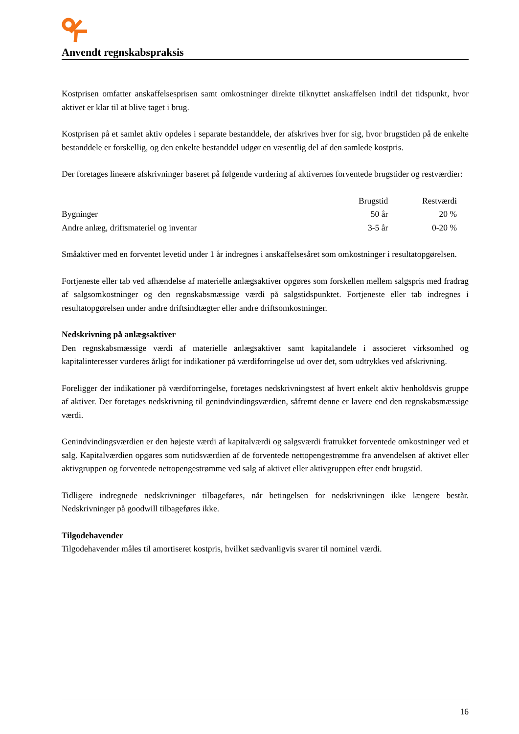Anvendt regnskabspraksis
Kostprisen omfatter anskaffelsesprisen samt omkostninger direkte tilknyttet anskaffelsen indtil det tids­punkt, hvor aktivet er klar til at blive taget i brug.
Kostprisen på et samlet aktiv opdeles i separate bestanddele, der afskrives hver for sig, hvor brugstiden på de enkelte bestanddele er forskellig, og den enkelte bestanddel udgør en væsentlig del af den samlede kost­pris.
Der foretages lineære afskrivninger baseret på følgende vurdering af aktivernes forventede brugstider og restværdier:
| | Brugstid | Restværdi |
| --- | --- | --- |
| Bygninger | 50 år | 20 % |
| Andre anlæg, driftsmateriel og inventar | 3-5 år | 0-20 % |
Småaktiver med en forventet levetid under 1 år indregnes i anskaffelsesåret som omkostninger i resultatop­gørelsen.
Fortjeneste eller tab ved afhændelse af materielle anlægsaktiver opgøres som forskellen mellem salgspris med fradrag af salgsomkostninger og den regnskabsmæssige værdi på salgstidspunktet. Fortjeneste eller tab indregnes i resultatopgørelsen under andre driftsindtægter eller andre driftsomkostninger.
Nedskrivning på anlægsaktiver
Den regnskabsmæssige værdi af materielle anlægsaktiver samt kapitalandele i associeret virksomhed og kapitalinteresser vurderes årligt for indikationer på værdiforringelse ud over det, som udtrykkes ved af­skrivning.
Foreligger der indikationer på værdiforringelse, foretages nedskrivningstest af hvert enkelt aktiv henholds­vis gruppe af aktiver. Der foretages nedskrivning til genindvindingsværdien, såfremt denne er lavere end den regnskabsmæssige værdi.
Genindvindingsværdien er den højeste værdi af kapitalværdi og salgsværdi fratrukket forventede omkost­ninger ved et salg. Kapitalværdien opgøres som nutidsværdien af de forventede nettopengestrømme fra an­vendelsen af aktivet eller aktivgruppen og forventede nettopengestrømme ved salg af aktivet eller aktiv­gruppen efter endt brugstid.
Tidligere indregnede nedskrivninger tilbageføres, når betingelsen for nedskrivningen ikke længere består. Nedskrivninger på goodwill tilbageføres ikke.
Tilgodehavender
Tilgodehavender måles til amortiseret kostpris, hvilket sædvanligvis svarer til nominel værdi.
16